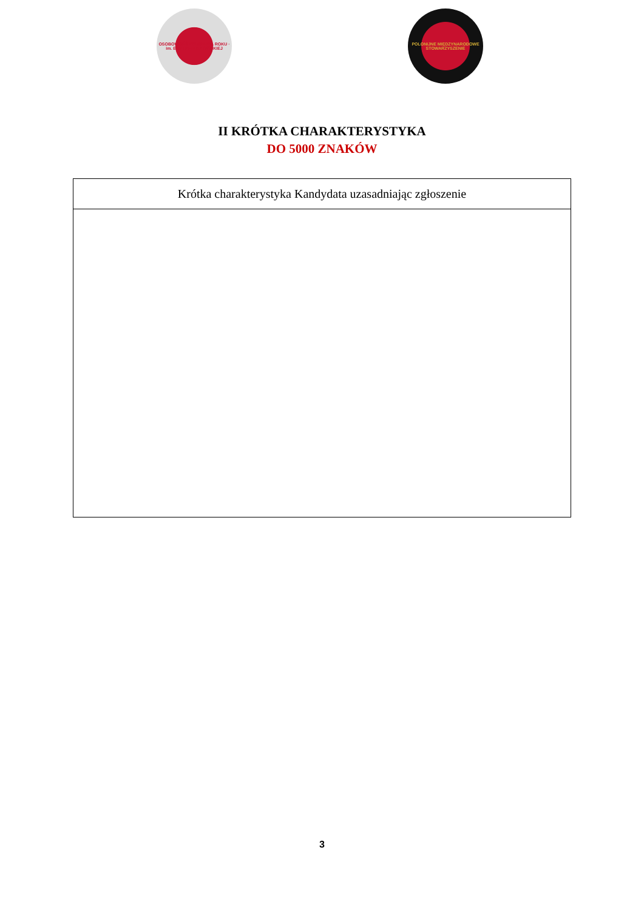OSOBOWOŚĆ POLONIJNA ROKU · im. EDYTY FELSZTYŃSKIEJ
POLONIJNE MIĘDZYNARODOWE STOWARZYSZENIE
II KRÓTKA CHARAKTERYSTYKA
DO 5000 ZNAKÓW
| Krótka charakterystyka Kandydata uzasadniając zgłoszenie |
| --- |
3